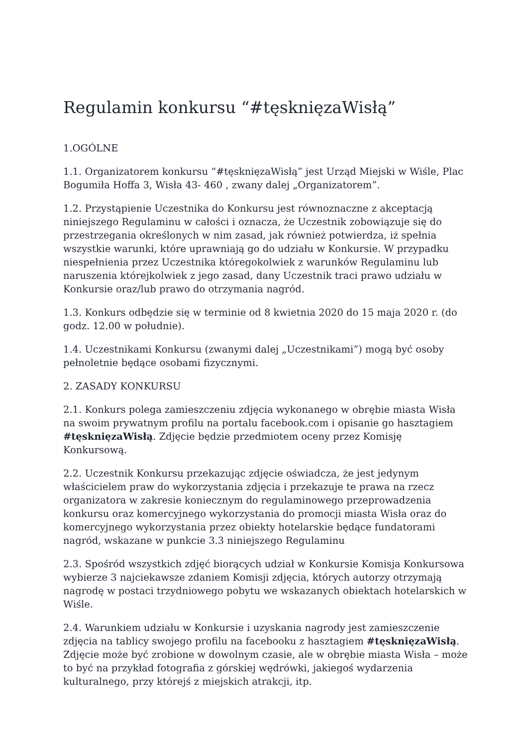Regulamin konkursu “#tęsknięzaWisłą”
1.OGÓLNE
1.1. Organizatorem konkursu “#tęsknięzaWisłą” jest Urząd Miejski w Wiśle, Plac Bogumiła Hoffa 3, Wisła 43- 460 , zwany dalej „Organizatorem”.
1.2. Przystąpienie Uczestnika do Konkursu jest równoznaczne z akceptacją niniejszego Regulaminu w całości i oznacza, że Uczestnik zobowiązuje się do przestrzegania określonych w nim zasad, jak również potwierdza, iż spełnia wszystkie warunki, które uprawniają go do udziału w Konkursie. W przypadku niespełnienia przez Uczestnika któregokolwiek z warunków Regulaminu lub naruszenia którejkolwiek z jego zasad, dany Uczestnik traci prawo udziału w Konkursie oraz/lub prawo do otrzymania nagród.
1.3. Konkurs odbędzie się w terminie od 8 kwietnia 2020 do 15 maja 2020 r. (do godz. 12.00 w południe).
1.4. Uczestnikami Konkursu (zwanymi dalej „Uczestnikami”) mogą być osoby pełnoletnie będące osobami fizycznymi.
2. ZASADY KONKURSU
2.1. Konkurs polega zamieszczeniu zdjęcia wykonanego w obrębie miasta Wisła na swoim prywatnym profilu na portalu facebook.com i opisanie go hasztagiem #tęsknięzaWisłą. Zdjęcie będzie przedmiotem oceny przez Komisję Konkursową.
2.2. Uczestnik Konkursu przekazując zdjęcie oświadcza, że jest jedynym właścicielem praw do wykorzystania zdjęcia i przekazuje te prawa na rzecz organizatora w zakresie koniecznym do regulaminowego przeprowadzenia konkursu oraz komercyjnego wykorzystania do promocji miasta Wisła oraz do komercyjnego wykorzystania przez obiekty hotelarskie będące fundatorami nagród, wskazane w punkcie 3.3 niniejszego Regulaminu
2.3. Spośród wszystkich zdjęć biorących udział w Konkursie Komisja Konkursowa wybierze 3 najciekawsze zdaniem Komisji zdjęcia, których autorzy otrzymają nagrodę w postaci trzydniowego pobytu we wskazanych obiektach hotelarskich w Wiśle.
2.4. Warunkiem udziału w Konkursie i uzyskania nagrody jest zamieszczenie zdjęcia na tablicy swojego profilu na facebooku z hasztagiem #tęsknięzaWisłą. Zdjęcie może być zrobione w dowolnym czasie, ale w obrębie miasta Wisła – może to być na przykład fotografia z górskiej wędrówki, jakiegoś wydarzenia kulturalnego, przy którejś z miejskich atrakcji, itp.